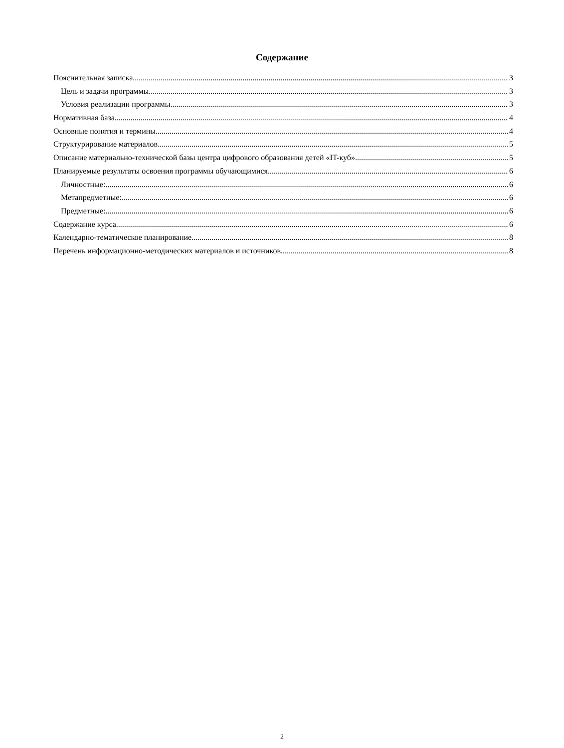Содержание
Пояснительная записка 3
Цель и задачи программы 3
Условия реализации программы 3
Нормативная база 4
Основные понятия и термины 4
Структурирование материалов 5
Описание материально-технической базы центра цифрового образования детей «IT-куб» 5
Планируемые результаты освоения программы обучающимися 6
Личностные: 6
Метапредметные: 6
Предметные: 6
Содержание курса 6
Календарно-тематическое планирование 8
Перечень информационно-методических материалов и источников 8
2